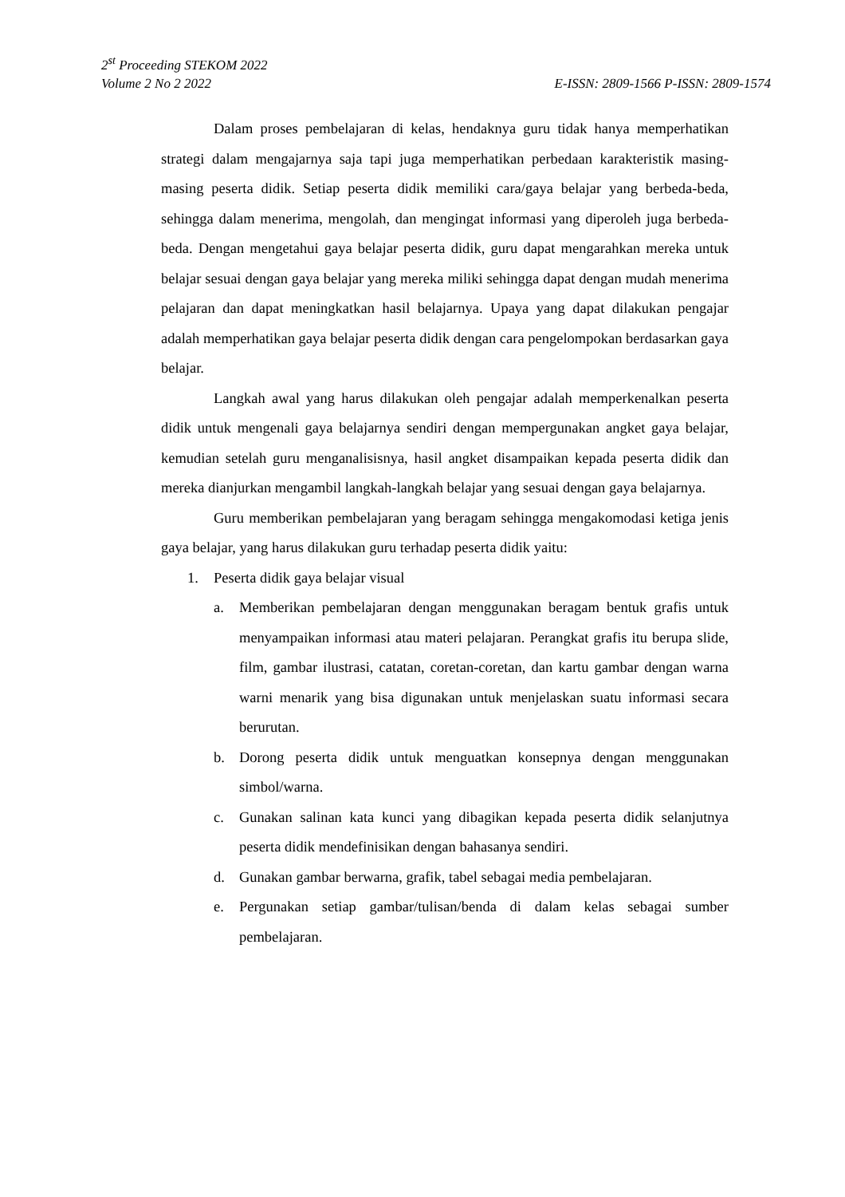2<sup>st</sup> Proceeding STEKOM 2022
Volume 2 No 2 2022 E-ISSN: 2809-1566 P-ISSN: 2809-1574
Dalam proses pembelajaran di kelas, hendaknya guru tidak hanya memperhatikan strategi dalam mengajarnya saja tapi juga memperhatikan perbedaan karakteristik masing-masing peserta didik. Setiap peserta didik memiliki cara/gaya belajar yang berbeda-beda, sehingga dalam menerima, mengolah, dan mengingat informasi yang diperoleh juga berbeda- beda. Dengan mengetahui gaya belajar peserta didik, guru dapat mengarahkan mereka untuk belajar sesuai dengan gaya belajar yang mereka miliki sehingga dapat dengan mudah menerima pelajaran dan dapat meningkatkan hasil belajarnya. Upaya yang dapat dilakukan pengajar adalah memperhatikan gaya belajar peserta didik dengan cara pengelompokan berdasarkan gaya belajar.
Langkah awal yang harus dilakukan oleh pengajar adalah memperkenalkan peserta didik untuk mengenali gaya belajarnya sendiri dengan mempergunakan angket gaya belajar, kemudian setelah guru menganalisisnya, hasil angket disampaikan kepada peserta didik dan mereka dianjurkan mengambil langkah-langkah belajar yang sesuai dengan gaya belajarnya.
Guru memberikan pembelajaran yang beragam sehingga mengakomodasi ketiga jenis gaya belajar, yang harus dilakukan guru terhadap peserta didik yaitu:
1. Peserta didik gaya belajar visual
a. Memberikan pembelajaran dengan menggunakan beragam bentuk grafis untuk menyampaikan informasi atau materi pelajaran. Perangkat grafis itu berupa slide, film, gambar ilustrasi, catatan, coretan-coretan, dan kartu gambar dengan warna warni menarik yang bisa digunakan untuk menjelaskan suatu informasi secara berurutan.
b. Dorong peserta didik untuk menguatkan konsepnya dengan menggunakan simbol/warna.
c. Gunakan salinan kata kunci yang dibagikan kepada peserta didik selanjutnya peserta didik mendefinisikan dengan bahasanya sendiri.
d. Gunakan gambar berwarna, grafik, tabel sebagai media pembelajaran.
e. Pergunakan setiap gambar/tulisan/benda di dalam kelas sebagai sumber pembelajaran.